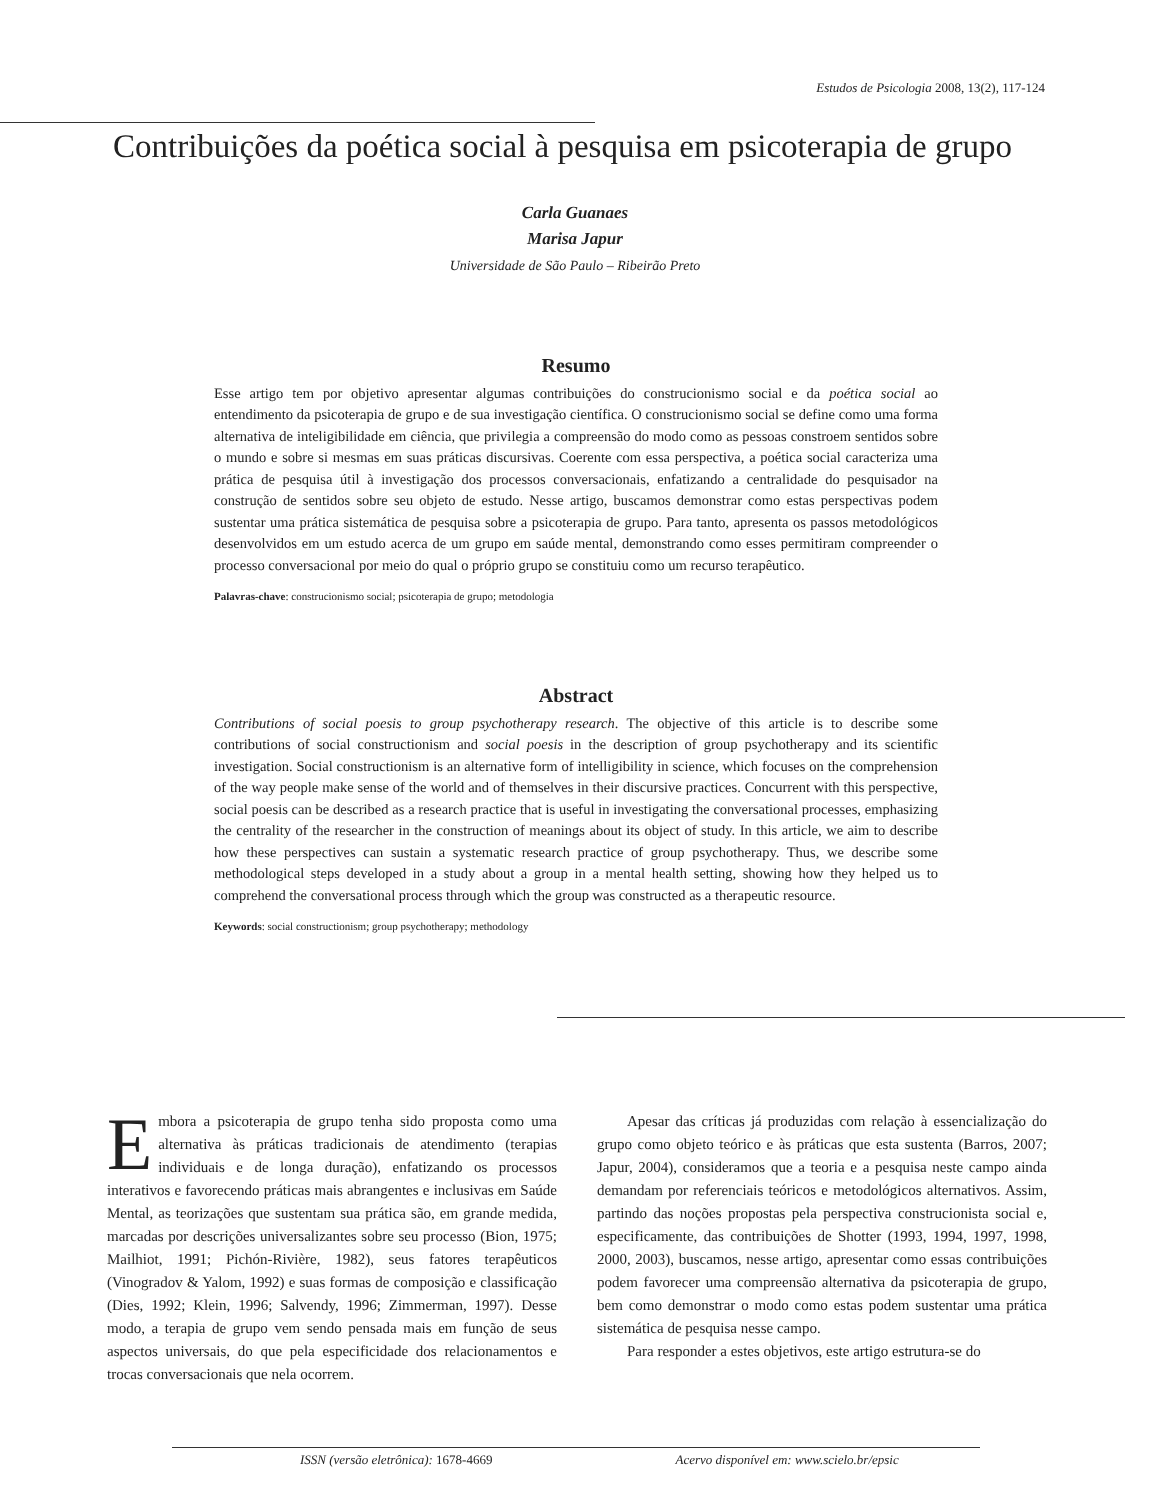Estudos de Psicologia 2008, 13(2), 117-124
Contribuições da poética social à pesquisa em psicoterapia de grupo
Carla Guanaes
Marisa Japur
Universidade de São Paulo – Ribeirão Preto
Resumo
Esse artigo tem por objetivo apresentar algumas contribuições do construcionismo social e da poética social ao entendimento da psicoterapia de grupo e de sua investigação científica. O construcionismo social se define como uma forma alternativa de inteligibilidade em ciência, que privilegia a compreensão do modo como as pessoas constroem sentidos sobre o mundo e sobre si mesmas em suas práticas discursivas. Coerente com essa perspectiva, a poética social caracteriza uma prática de pesquisa útil à investigação dos processos conversacionais, enfatizando a centralidade do pesquisador na construção de sentidos sobre seu objeto de estudo. Nesse artigo, buscamos demonstrar como estas perspectivas podem sustentar uma prática sistemática de pesquisa sobre a psicoterapia de grupo. Para tanto, apresenta os passos metodológicos desenvolvidos em um estudo acerca de um grupo em saúde mental, demonstrando como esses permitiram compreender o processo conversacional por meio do qual o próprio grupo se constituiu como um recurso terapêutico.
Palavras-chave: construcionismo social; psicoterapia de grupo; metodologia
Abstract
Contributions of social poesis to group psychotherapy research. The objective of this article is to describe some contributions of social constructionism and social poesis in the description of group psychotherapy and its scientific investigation. Social constructionism is an alternative form of intelligibility in science, which focuses on the comprehension of the way people make sense of the world and of themselves in their discursive practices. Concurrent with this perspective, social poesis can be described as a research practice that is useful in investigating the conversational processes, emphasizing the centrality of the researcher in the construction of meanings about its object of study. In this article, we aim to describe how these perspectives can sustain a systematic research practice of group psychotherapy. Thus, we describe some methodological steps developed in a study about a group in a mental health setting, showing how they helped us to comprehend the conversational process through which the group was constructed as a therapeutic resource.
Keywords: social constructionism; group psychotherapy; methodology
Embora a psicoterapia de grupo tenha sido proposta como uma alternativa às práticas tradicionais de atendimento (terapias individuais e de longa duração), enfatizando os processos interativos e favorecendo práticas mais abrangentes e inclusivas em Saúde Mental, as teorizações que sustentam sua prática são, em grande medida, marcadas por descrições universalizantes sobre seu processo (Bion, 1975; Mailhiot, 1991; Pichón-Rivière, 1982), seus fatores terapêuticos (Vinogradov & Yalom, 1992) e suas formas de composição e classificação (Dies, 1992; Klein, 1996; Salvendy, 1996; Zimmerman, 1997). Desse modo, a terapia de grupo vem sendo pensada mais em função de seus aspectos universais, do que pela especificidade dos relacionamentos e trocas conversacionais que nela ocorrem.
Apesar das críticas já produzidas com relação à essencialização do grupo como objeto teórico e às práticas que esta sustenta (Barros, 2007; Japur, 2004), consideramos que a teoria e a pesquisa neste campo ainda demandam por referenciais teóricos e metodológicos alternativos. Assim, partindo das noções propostas pela perspectiva construcionista social e, especificamente, das contribuições de Shotter (1993, 1994, 1997, 1998, 2000, 2003), buscamos, nesse artigo, apresentar como essas contribuições podem favorecer uma compreensão alternativa da psicoterapia de grupo, bem como demonstrar o modo como estas podem sustentar uma prática sistemática de pesquisa nesse campo.
Para responder a estes objetivos, este artigo estrutura-se do
ISSN (versão eletrônica): 1678-4669 Acervo disponível em: www.scielo.br/epsic